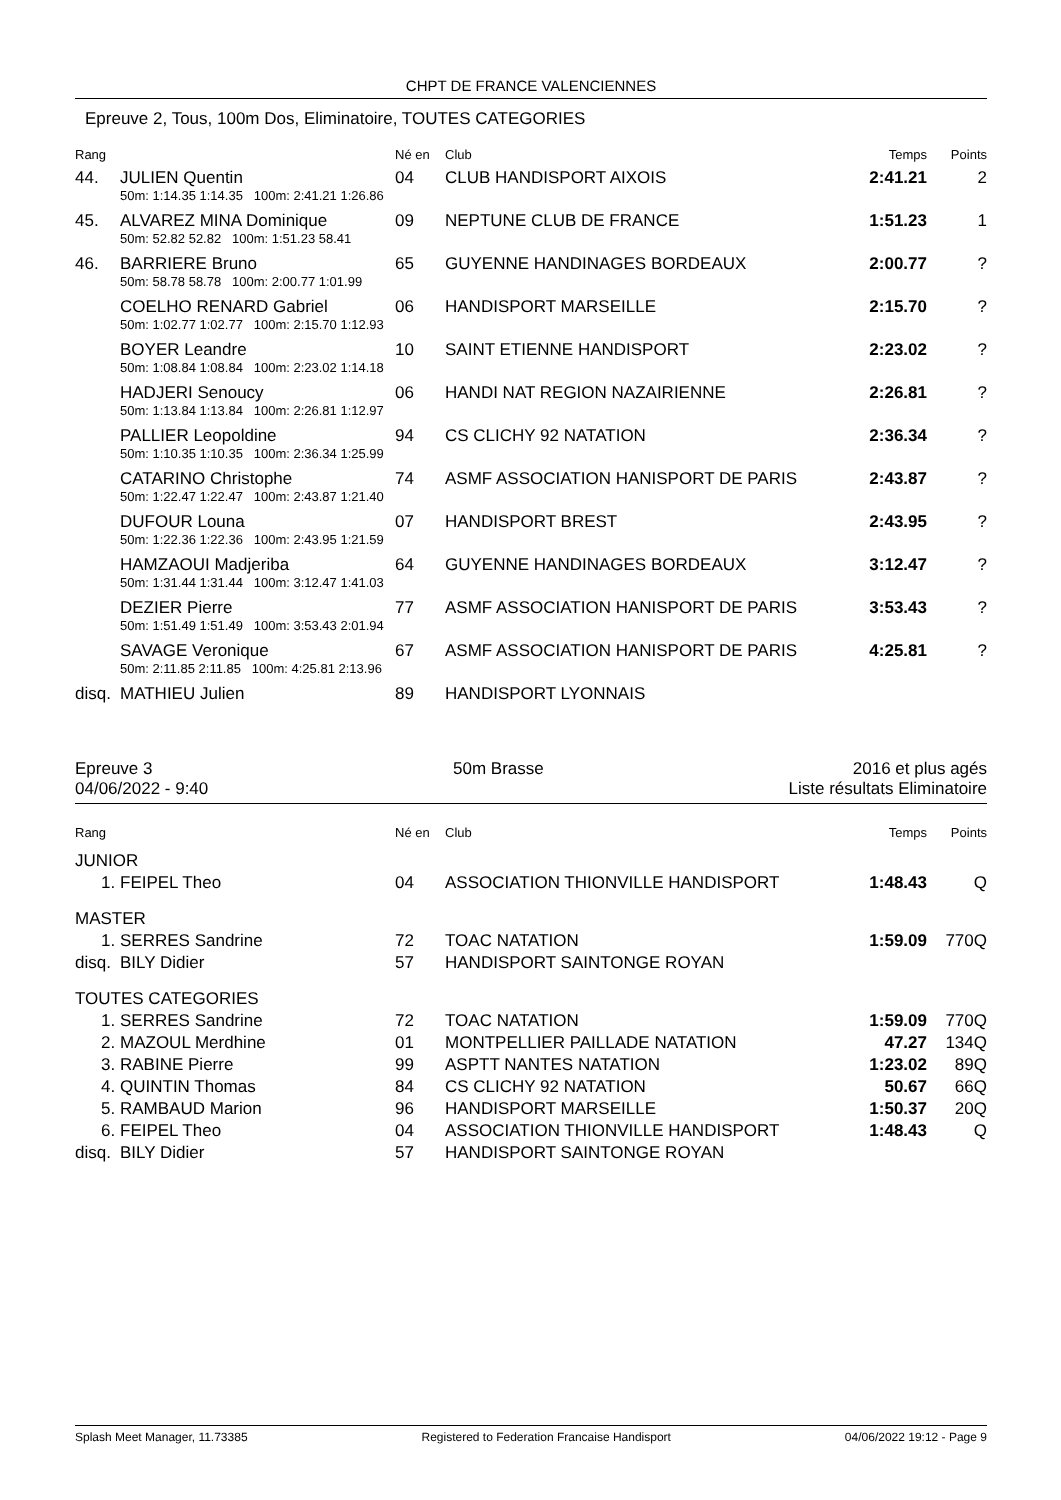CHPT DE FRANCE VALENCIENNES
Epreuve 2, Tous, 100m Dos, Eliminatoire, TOUTES CATEGORIES
| Rang | | Né en | Club | Temps | Points |
| --- | --- | --- | --- | --- | --- |
| 44. | JULIEN Quentin | 04 | CLUB HANDISPORT AIXOIS | 2:41.21 | 2 |
| | 50m: 1:14.35 1:14.35 100m: 2:41.21 1:26.86 | | | | |
| 45. | ALVAREZ MINA Dominique | 09 | NEPTUNE CLUB DE FRANCE | 1:51.23 | 1 |
| | 50m: 52.82 52.82 100m: 1:51.23 58.41 | | | | |
| 46. | BARRIERE Bruno | 65 | GUYENNE HANDINAGES BORDEAUX | 2:00.77 | ? |
| | 50m: 58.78 58.78 100m: 2:00.77 1:01.99 | | | | |
| | COELHO RENARD Gabriel | 06 | HANDISPORT MARSEILLE | 2:15.70 | ? |
| | 50m: 1:02.77 1:02.77 100m: 2:15.70 1:12.93 | | | | |
| | BOYER Leandre | 10 | SAINT ETIENNE HANDISPORT | 2:23.02 | ? |
| | 50m: 1:08.84 1:08.84 100m: 2:23.02 1:14.18 | | | | |
| | HADJERI Senoucy | 06 | HANDI NAT REGION NAZAIRIENNE | 2:26.81 | ? |
| | 50m: 1:13.84 1:13.84 100m: 2:26.81 1:12.97 | | | | |
| | PALLIER Leopoldine | 94 | CS CLICHY 92 NATATION | 2:36.34 | ? |
| | 50m: 1:10.35 1:10.35 100m: 2:36.34 1:25.99 | | | | |
| | CATARINO Christophe | 74 | ASMF ASSOCIATION HANISPORT DE PARIS | 2:43.87 | ? |
| | 50m: 1:22.47 1:22.47 100m: 2:43.87 1:21.40 | | | | |
| | DUFOUR Louna | 07 | HANDISPORT BREST | 2:43.95 | ? |
| | 50m: 1:22.36 1:22.36 100m: 2:43.95 1:21.59 | | | | |
| | HAMZAOUI Madjeriba | 64 | GUYENNE HANDINAGES BORDEAUX | 3:12.47 | ? |
| | 50m: 1:31.44 1:31.44 100m: 3:12.47 1:41.03 | | | | |
| | DEZIER Pierre | 77 | ASMF ASSOCIATION HANISPORT DE PARIS | 3:53.43 | ? |
| | 50m: 1:51.49 1:51.49 100m: 3:53.43 2:01.94 | | | | |
| | SAVAGE Veronique | 67 | ASMF ASSOCIATION HANISPORT DE PARIS | 4:25.81 | ? |
| | 50m: 2:11.85 2:11.85 100m: 4:25.81 2:13.96 | | | | |
| disq. | MATHIEU Julien | 89 | HANDISPORT LYONNAIS | | |
Epreuve 3
04/06/2022 - 9:40
50m Brasse 2016 et plus agés
Liste résultats Eliminatoire
| Rang | | Né en | Club | Temps | Points |
| --- | --- | --- | --- | --- | --- |
| JUNIOR | | | | | |
| 1. | FEIPEL Theo | 04 | ASSOCIATION THIONVILLE HANDISPORT | 1:48.43 | Q |
| MASTER | | | | | |
| 1. | SERRES Sandrine | 72 | TOAC NATATION | 1:59.09 | 770Q |
| disq. | BILY Didier | 57 | HANDISPORT SAINTONGE ROYAN | | |
| TOUTES CATEGORIES | | | | | |
| 1. | SERRES Sandrine | 72 | TOAC NATATION | 1:59.09 | 770Q |
| 2. | MAZOUL Merdhine | 01 | MONTPELLIER PAILLADE NATATION | 47.27 | 134Q |
| 3. | RABINE Pierre | 99 | ASPTT NANTES NATATION | 1:23.02 | 89Q |
| 4. | QUINTIN Thomas | 84 | CS CLICHY 92 NATATION | 50.67 | 66Q |
| 5. | RAMBAUD Marion | 96 | HANDISPORT MARSEILLE | 1:50.37 | 20Q |
| 6. | FEIPEL Theo | 04 | ASSOCIATION THIONVILLE HANDISPORT | 1:48.43 | Q |
| disq. | BILY Didier | 57 | HANDISPORT SAINTONGE ROYAN | | |
Splash Meet Manager, 11.73385 Registered to Federation Francaise Handisport 04/06/2022 19:12 - Page 9